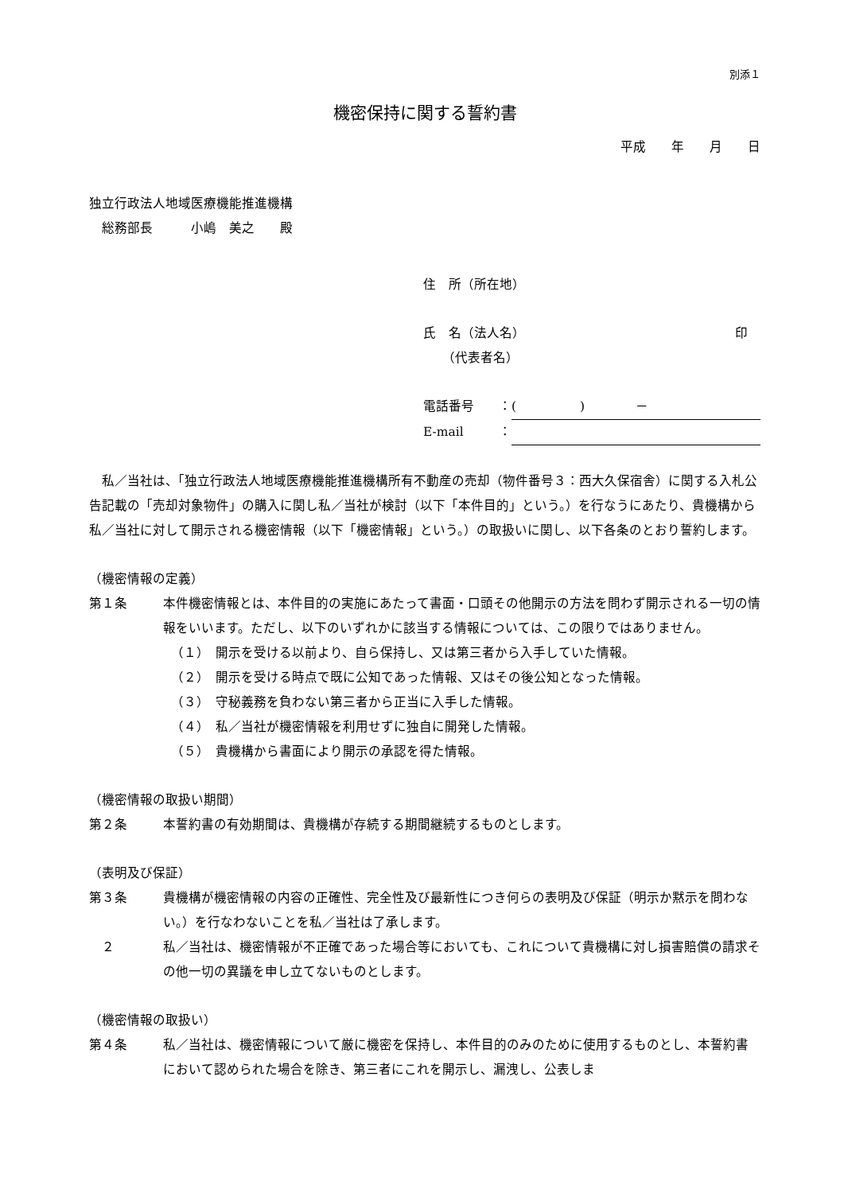別添１
機密保持に関する誓約書
平成　　年　　月　　日
独立行政法人地域医療機能推進機構
　総務部長　　　小嶋　美之　　殿
住　所（所在地）
氏　名（法人名） 印　
　　（代表者名）
電話番号 ： (　　　　　)　　　　－
E-mail ：
　私／当社は、「独立行政法人地域医療機能推進機構所有不動産の売却（物件番号３：西大久保宿舎）に関する入札公告記載の「売却対象物件」の購入に関し私／当社が検討（以下「本件目的」という。）を行なうにあたり、貴機構から私／当社に対して開示される機密情報（以下「機密情報」という。）の取扱いに関し、以下各条のとおり誓約します。
（機密情報の定義）
第１条 本件機密情報とは、本件目的の実施にあたって書面・口頭その他開示の方法を問わず開示される一切の情報をいいます。ただし、以下のいずれかに該当する情報については、この限りではありません。
（１）　開示を受ける以前より、自ら保持し、又は第三者から入手していた情報。
（２）　開示を受ける時点で既に公知であった情報、又はその後公知となった情報。
（３）　守秘義務を負わない第三者から正当に入手した情報。
（４）　私／当社が機密情報を利用せずに独自に開発した情報。
（５）　貴機構から書面により開示の承認を得た情報。
（機密情報の取扱い期間）
第２条 本誓約書の有効期間は、貴機構が存続する期間継続するものとします。
（表明及び保証）
第３条 貴機構が機密情報の内容の正確性、完全性及び最新性につき何らの表明及び保証（明示か黙示を問わない。）を行なわないことを私／当社は了承します。
　２ 私／当社は、機密情報が不正確であった場合等においても、これについて貴機構に対し損害賠償の請求その他一切の異議を申し立てないものとします。
（機密情報の取扱い）
第４条 私／当社は、機密情報について厳に機密を保持し、本件目的のみのために使用するものとし、本誓約書において認められた場合を除き、第三者にこれを開示し、漏洩し、公表しま